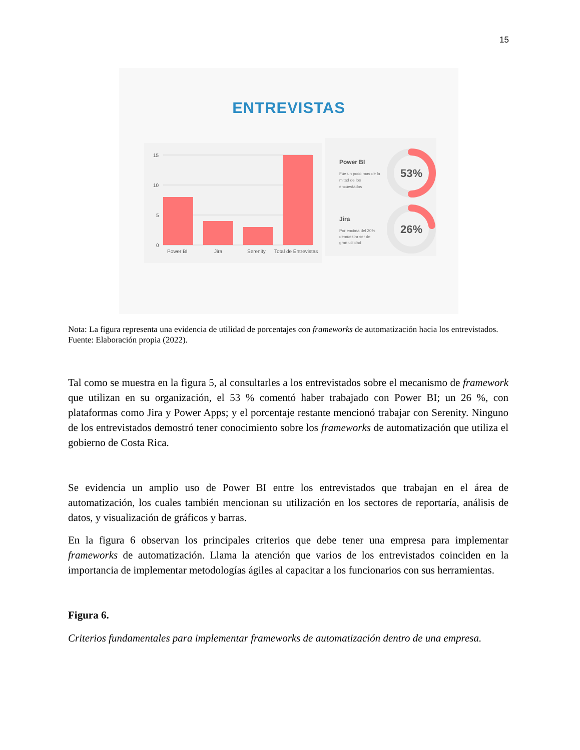15
ENTREVISTAS
15
10
5
0
Power BI
Jira
Serenity
Total de Entrevistas
Power BI
Fue un poco mas de la
mitad de los
encuestados
53%
Jira
Por encima del 20%
demuestra ser de
gran utilidad
26%
Nota: La figura representa una evidencia de utilidad de porcentajes con frameworks de automatización hacia los entrevistados. Fuente: Elaboración propia (2022).
Tal como se muestra en la figura 5, al consultarles a los entrevistados sobre el mecanismo de framework que utilizan en su organización, el 53 % comentó haber trabajado con Power BI; un 26 %, con plataformas como Jira y Power Apps; y el porcentaje restante mencionó trabajar con Serenity. Ninguno de los entrevistados demostró tener conocimiento sobre los frameworks de automatización que utiliza el gobierno de Costa Rica.
Se evidencia un amplio uso de Power BI entre los entrevistados que trabajan en el área de automatización, los cuales también mencionan su utilización en los sectores de reportaría, análisis de datos, y visualización de gráficos y barras.
En la figura 6 observan los principales criterios que debe tener una empresa para implementar frameworks de automatización. Llama la atención que varios de los entrevistados coinciden en la importancia de implementar metodologías ágiles al capacitar a los funcionarios con sus herramientas.
Figura 6.
Criterios fundamentales para implementar frameworks de automatización dentro de una empresa.